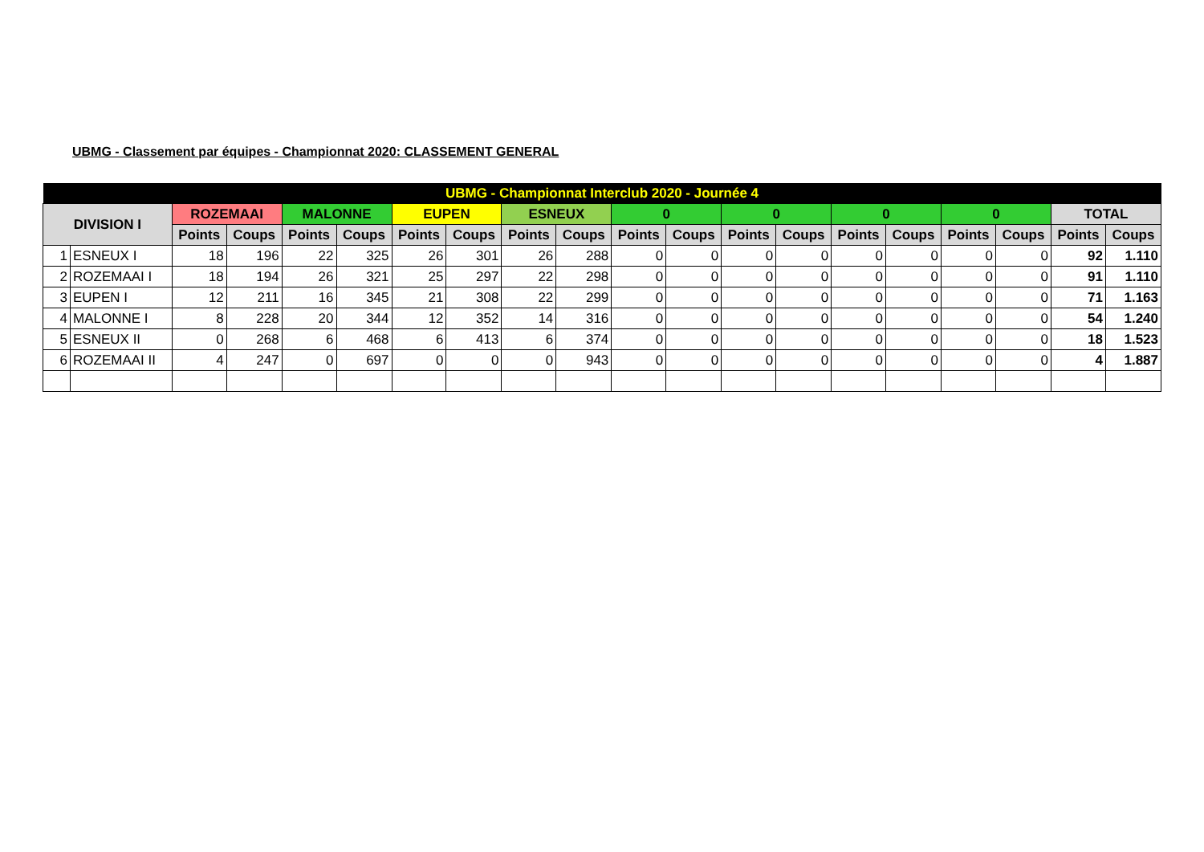UBMG - Classement par équipes - Championnat 2020: CLASSEMENT GENERAL
| UBMG - Championnat Interclub 2020 - Journée 4 | | | | | | | | | | | | | | | | | | | |
| --- | --- | --- | --- | --- | --- | --- | --- | --- | --- | --- | --- | --- | --- | --- | --- | --- | --- | --- | --- |
| DIVISION I | | ROZEMAAI | | MALONNE | | EUPEN | | ESNEUX | | 0 | | 0 | | 0 | | 0 | | TOTAL | |
| | | Points | Coups | Points | Coups | Points | Coups | Points | Coups | Points | Coups | Points | Coups | Points | Coups | Points | Coups | Points | Coups |
| 1 | ESNEUX I | 18 | 196 | 22 | 325 | 26 | 301 | 26 | 288 | 0 | 0 | 0 | 0 | 0 | 0 | 0 | 0 | 92 | 1.110 |
| 2 | ROZEMAAI I | 18 | 194 | 26 | 321 | 25 | 297 | 22 | 298 | 0 | 0 | 0 | 0 | 0 | 0 | 0 | 0 | 91 | 1.110 |
| 3 | EUPEN I | 12 | 211 | 16 | 345 | 21 | 308 | 22 | 299 | 0 | 0 | 0 | 0 | 0 | 0 | 0 | 0 | 71 | 1.163 |
| 4 | MALONNE I | 8 | 228 | 20 | 344 | 12 | 352 | 14 | 316 | 0 | 0 | 0 | 0 | 0 | 0 | 0 | 0 | 54 | 1.240 |
| 5 | ESNEUX II | 0 | 268 | 6 | 468 | 6 | 413 | 6 | 374 | 0 | 0 | 0 | 0 | 0 | 0 | 0 | 0 | 18 | 1.523 |
| 6 | ROZEMAAI II | 4 | 247 | 0 | 697 | 0 | 0 | 0 | 943 | 0 | 0 | 0 | 0 | 0 | 0 | 0 | 0 | 4 | 1.887 |